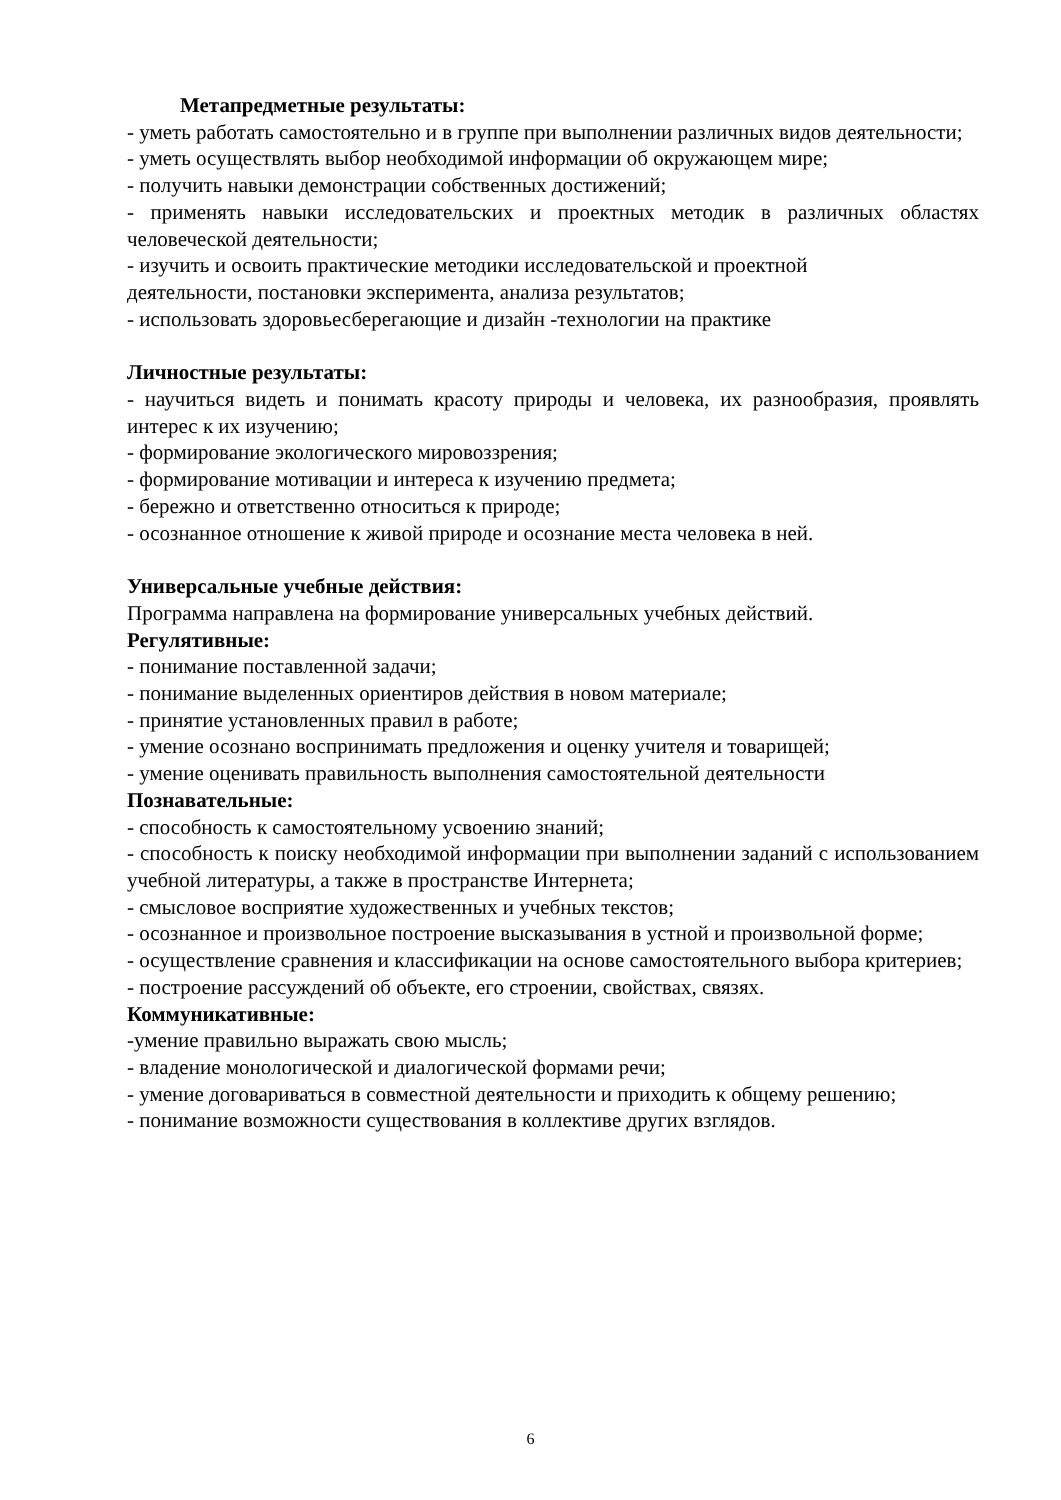Метапредметные результаты:
- уметь работать самостоятельно и в группе при выполнении различных видов деятельности;
- уметь осуществлять выбор необходимой информации об окружающем мире;
- получить навыки демонстрации собственных достижений;
- применять навыки исследовательских и проектных методик в различных областях человеческой деятельности;
- изучить и освоить практические методики исследовательской и проектной
деятельности, постановки эксперимента, анализа результатов;
- использовать здоровьесберегающие и дизайн -технологии на практике
Личностные результаты:
- научиться видеть и понимать красоту природы и человека, их разнообразия, проявлять интерес к их изучению;
- формирование экологического мировоззрения;
- формирование мотивации и интереса к изучению предмета;
- бережно и ответственно относиться к природе;
- осознанное отношение к живой природе и осознание места человека в ней.
Универсальные учебные действия:
Программа направлена на формирование универсальных учебных действий.
Регулятивные:
- понимание поставленной задачи;
- понимание выделенных ориентиров действия в новом материале;
- принятие установленных правил в работе;
- умение осознано воспринимать предложения и оценку учителя и товарищей;
- умение оценивать правильность выполнения самостоятельной деятельности
Познавательные:
- способность к самостоятельному усвоению знаний;
- способность к поиску необходимой информации при выполнении заданий с использованием учебной литературы, а также в пространстве Интернета;
- смысловое восприятие художественных и учебных текстов;
- осознанное и произвольное построение высказывания в устной и произвольной форме;
- осуществление сравнения и классификации на основе самостоятельного выбора критериев;
- построение рассуждений об объекте, его строении, свойствах, связях.
Коммуникативные:
-умение правильно выражать свою мысль;
- владение монологической и диалогической формами речи;
- умение договариваться в совместной деятельности и приходить к общему решению;
- понимание возможности существования в коллективе других взглядов.
6